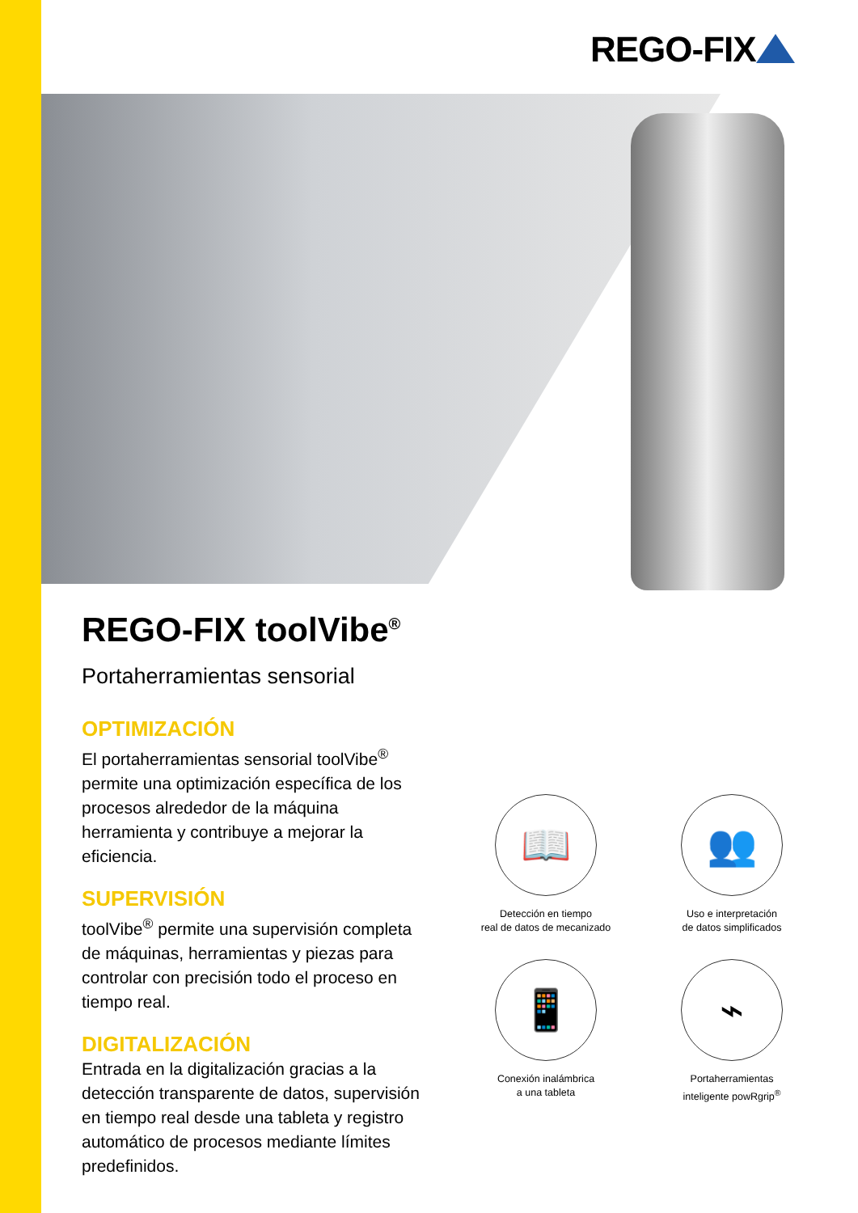REGO-FIX
REGO-FIX toolVibe<sup>®</sup>
Portaherramientas sensorial
OPTIMIZACIÓN
El portaherramientas sensorial toolVibe<sup>®</sup> permite una optimización específica de los procesos alrededor de la máquina herramienta y contribuye a mejorar la eficiencia.
SUPERVISIÓN
toolVibe<sup>®</sup> permite una supervisión completa de máquinas, herramientas y piezas para controlar con precisión todo el proceso en tiempo real.
DIGITALIZACIÓN
Entrada en la digitalización gracias a la detección transparente de datos, supervisión en tiempo real desde una tableta y registro automático de procesos mediante límites predefinidos.
📖
Detección en tiempo
real de datos de mecanizado
👥
Uso e interpretación
de datos simplificados
📱
Conexión inalámbrica
a una tableta
⌁
Portaherramientas
inteligente powRgrip<sup>®</sup>